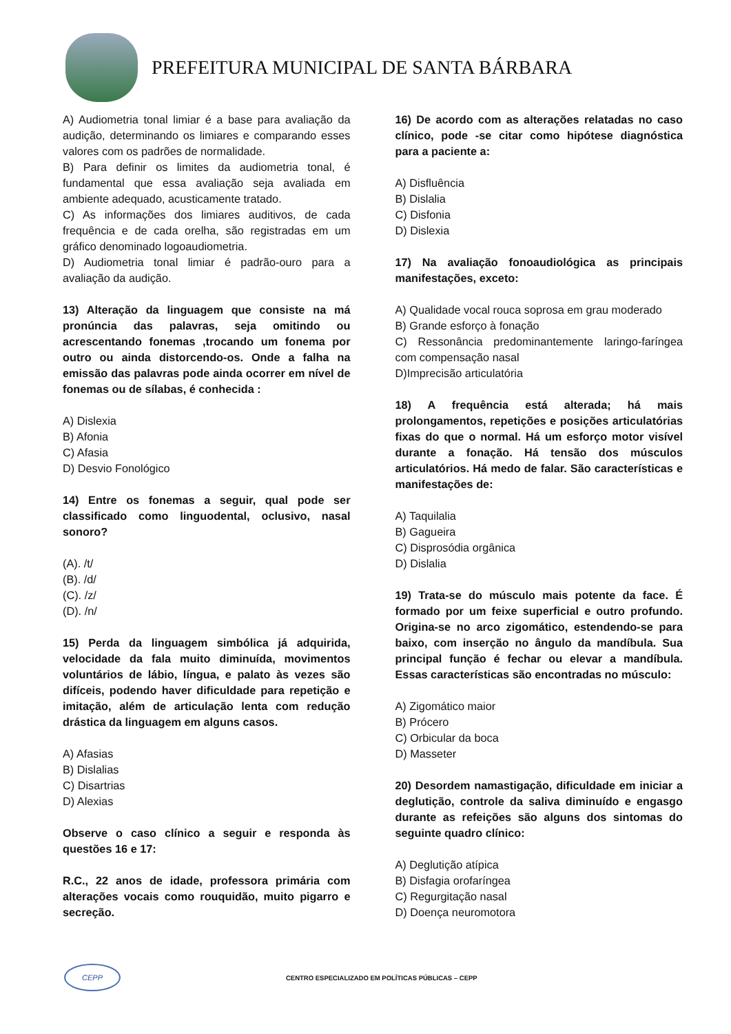PREFEITURA MUNICIPAL DE SANTA BÁRBARA
A) Audiometria tonal limiar é a base para avaliação da audição, determinando os limiares e comparando esses valores com os padrões de normalidade.
B) Para definir os limites da audiometria tonal, é fundamental que essa avaliação seja avaliada em ambiente adequado, acusticamente tratado.
C) As informações dos limiares auditivos, de cada frequência e de cada orelha, são registradas em um gráfico denominado logoaudiometria.
D) Audiometria tonal limiar é padrão-ouro para a avaliação da audição.
13) Alteração da linguagem que consiste na má pronúncia das palavras, seja omitindo ou acrescentando fonemas ,trocando um fonema por outro ou ainda distorcendo-os. Onde a falha na emissão das palavras pode ainda ocorrer em nível de fonemas ou de sílabas, é conhecida :
A) Dislexia
B) Afonia
C) Afasia
D) Desvio Fonológico
14) Entre os fonemas a seguir, qual pode ser classificado como linguodental, oclusivo, nasal sonoro?
(A). /t/
(B). /d/
(C). /z/
(D). /n/
15) Perda da linguagem simbólica já adquirida, velocidade da fala muito diminuída, movimentos voluntários de lábio, língua, e palato às vezes são difíceis, podendo haver dificuldade para repetição e imitação, além de articulação lenta com redução drástica da linguagem em alguns casos.
A) Afasias
B) Dislalias
C) Disartrias
D) Alexias
Observe o caso clínico a seguir e responda às questões 16 e 17:
R.C., 22 anos de idade, professora primária com alterações vocais como rouquidão, muito pigarro e secreção.
16) De acordo com as alterações relatadas no caso clínico, pode -se citar como hipótese diagnóstica para a paciente a:
A) Disfluência
B) Dislalia
C) Disfonia
D) Dislexia
17) Na avaliação fonoaudiológica as principais manifestações, exceto:
A) Qualidade vocal rouca soprosa em grau moderado
B) Grande esforço à fonação
C) Ressonância predominantemente laringo-faríngea com compensação nasal
D)Imprecisão articulatória
18) A frequência está alterada; há mais prolongamentos, repetições e posições articulatórias fixas do que o normal. Há um esforço motor visível durante a fonação. Há tensão dos músculos articulatórios. Há medo de falar. São características e manifestações de:
A) Taquilalia
B) Gagueira
C) Disprosódia orgânica
D) Dislalia
19) Trata-se do músculo mais potente da face. É formado por um feixe superficial e outro profundo. Origina-se no arco zigomático, estendendo-se para baixo, com inserção no ângulo da mandíbula. Sua principal função é fechar ou elevar a mandíbula. Essas características são encontradas no músculo:
A) Zigomático maior
B) Prócero
C) Orbicular da boca
D) Masseter
20) Desordem namastigação, dificuldade em iniciar a deglutição, controle da saliva diminuído e engasgo durante as refeições são alguns dos sintomas do seguinte quadro clínico:
A) Deglutição atípica
B) Disfagia orofaríngea
C) Regurgitação nasal
D) Doença neuromotora
CEPP
CENTRO ESPECIALIZADO EM POLÍTICAS PÚBLICAS – CEPP